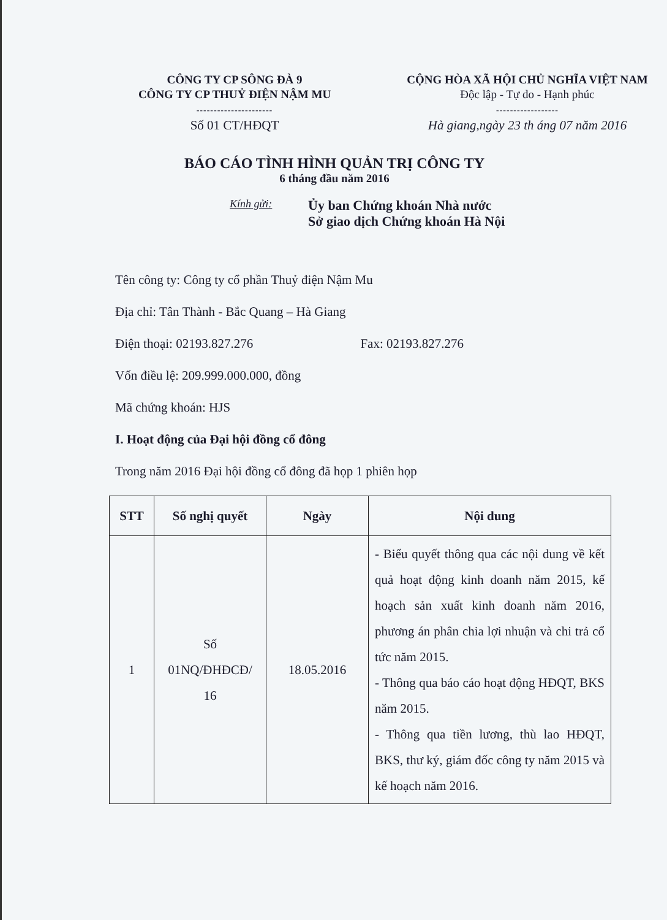CÔNG TY CP SÔNG ĐÀ 9
CÔNG TY CP THUỶ ĐIỆN NẬM MU
----------------------
Số 01 CT/HĐQT
CỘNG HÒA XÃ HỘI CHỦ NGHĨA VIỆT NAM
Độc lập - Tự do - Hạnh phúc
------------------
Hà giang,ngày 23 th áng 07 năm 2016
BÁO CÁO TÌNH HÌNH QUẢN TRỊ CÔNG TY
6 tháng đầu năm 2016
Kính gửi:
Ủy ban Chứng khoán Nhà nước
Sở giao dịch Chứng khoán Hà Nội
Tên công ty: Công ty cổ phần Thuỷ điện Nậm Mu
Địa chỉ: Tân Thành - Bắc Quang – Hà Giang
Điện thoại: 02193.827.276 Fax: 02193.827.276
Vốn điều lệ: 209.999.000.000, đồng
Mã chứng khoán: HJS
I. Hoạt động của Đại hội đồng cổ đông
Trong năm 2016 Đại hội đồng cổ đông đã họp 1 phiên họp
| STT | Số nghị quyết | Ngày | Nội dung |
| --- | --- | --- | --- |
| 1 | Số 01NQ/ĐHĐCĐ/ 16 | 18.05.2016 | - Biểu quyết thông qua các nội dung về kết quả hoạt động kinh doanh năm 2015, kế hoạch sản xuất kinh doanh năm 2016, phương án phân chia lợi nhuận và chi trả cổ tức năm 2015. - Thông qua báo cáo hoạt động HĐQT, BKS năm 2015. - Thông qua tiền lương, thù lao HĐQT, BKS, thư ký, giám đốc công ty năm 2015 và kế hoạch năm 2016. |